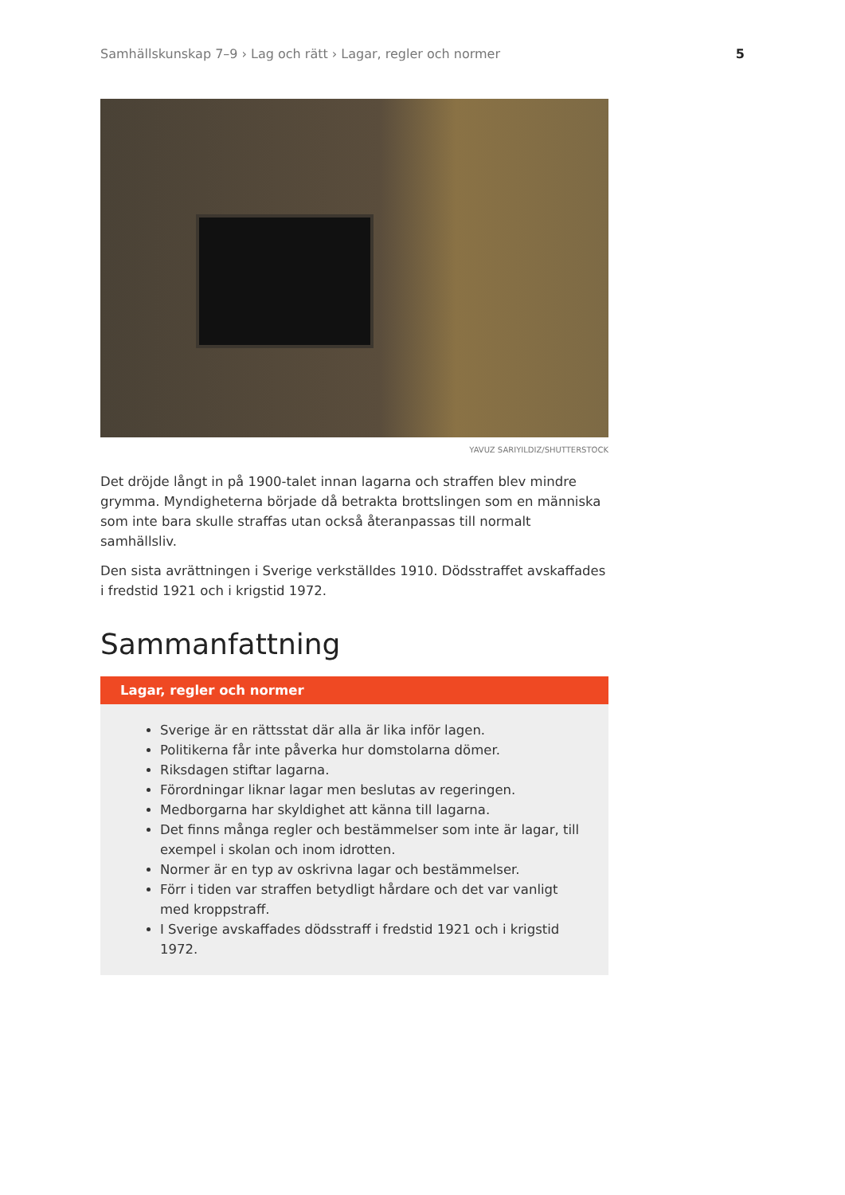Samhällskunskap 7–9 › Lag och rätt › Lagar, regler och normer 5
YAVUZ SARIYILDIZ/SHUTTERSTOCK
Det dröjde långt in på 1900-talet innan lagarna och straffen blev mindre grymma. Myndigheterna började då betrakta brottslingen som en människa som inte bara skulle straffas utan också återanpassas till normalt samhällsliv.
Den sista avrättningen i Sverige verkställdes 1910. Dödsstraffet avskaffades i fredstid 1921 och i krigstid 1972.
Sammanfattning
Lagar, regler och normer
Sverige är en rättsstat där alla är lika inför lagen.
Politikerna får inte påverka hur domstolarna dömer.
Riksdagen stiftar lagarna.
Förordningar liknar lagar men beslutas av regeringen.
Medborgarna har skyldighet att känna till lagarna.
Det finns många regler och bestämmelser som inte är lagar, till exempel i skolan och inom idrotten.
Normer är en typ av oskrivna lagar och bestämmelser.
Förr i tiden var straffen betydligt hårdare och det var vanligt med kroppstraff.
I Sverige avskaffades dödsstraff i fredstid 1921 och i krigstid 1972.